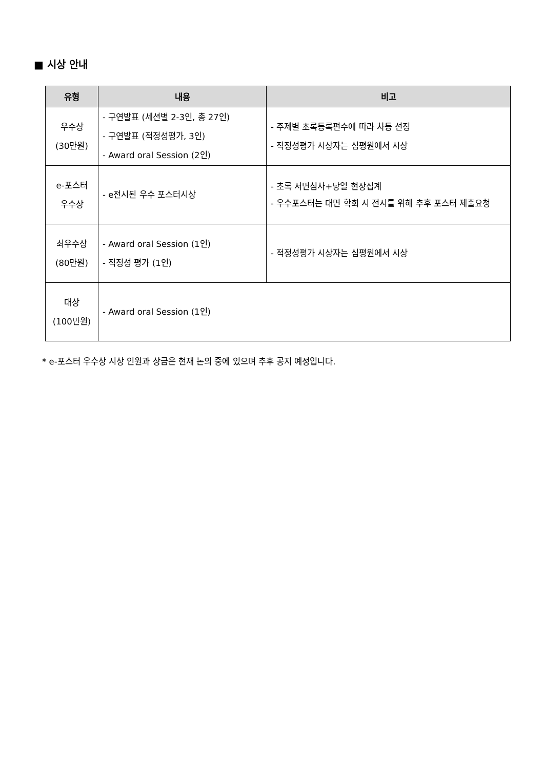■ 시상 안내
| 유형 | 내용 | 비고 |
| --- | --- | --- |
| 우수상 (30만원) | - 구연발표 (세션별 2-3인, 총 27인) - 구연발표 (적정성평가, 3인) - Award oral Session (2인) | - 주제별 초록등록편수에 따라 차등 선정 - 적정성평가 시상자는 심평원에서 시상 |
| e-포스터 우수상 | - e전시된 우수 포스터시상 | - 초록 서면심사+당일 현장집계 - 우수포스터는 대면 학회 시 전시를 위해 추후 포스터 제출요청 |
| 최우수상 (80만원) | - Award oral Session (1인) - 적정성 평가 (1인) | - 적정성평가 시상자는 심평원에서 시상 |
| 대상 (100만원) | - Award oral Session (1인) | |
* e-포스터 우수상 시상 인원과 상금은 현재 논의 중에 있으며 추후 공지 예정입니다.